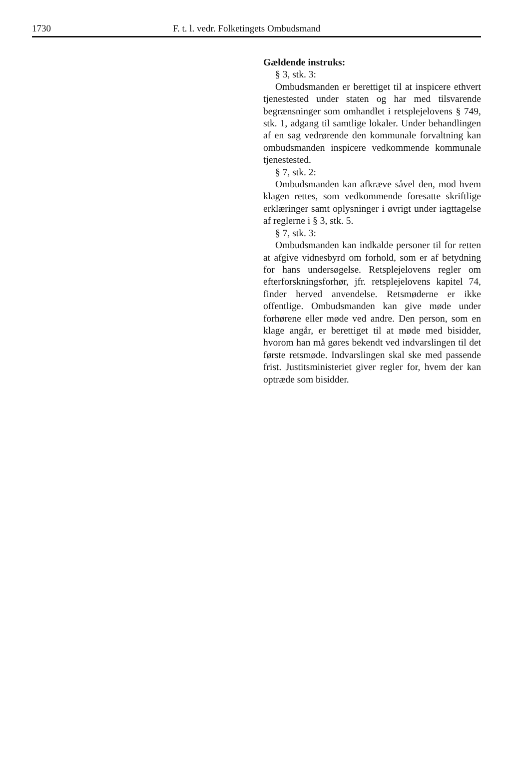1730 F. t. l. vedr. Folketingets Ombudsmand
Gældende instruks:
§ 3, stk. 3:
Ombudsmanden er berettiget til at inspicere ethvert tjenestested under staten og har med tilsvarende begrænsninger som omhandlet i retsplejelovens § 749, stk. 1, adgang til samtlige lokaler. Under behandlingen af en sag vedrørende den kommunale forvaltning kan ombudsmanden inspicere vedkommende kommunale tjenestested.
§ 7, stk. 2:
Ombudsmanden kan afkræve såvel den, mod hvem klagen rettes, som vedkommende foresatte skriftlige erklæringer samt oplysninger i øvrigt under iagttagelse af reglerne i § 3, stk. 5.
§ 7, stk. 3:
Ombudsmanden kan indkalde personer til for retten at afgive vidnesbyrd om forhold, som er af betydning for hans undersøgelse. Retsplejelovens regler om efterforskningsforhør, jfr. retsplejelovens kapitel 74, finder herved anvendelse. Retsmøderne er ikke offentlige. Ombudsmanden kan give møde under forhørene eller møde ved andre. Den person, som en klage angår, er berettiget til at møde med bisidder, hvorom han må gøres bekendt ved indvarslingen til det første retsmøde. Indvarslingen skal ske med passende frist. Justitsministeriet giver regler for, hvem der kan optræde som bisidder.